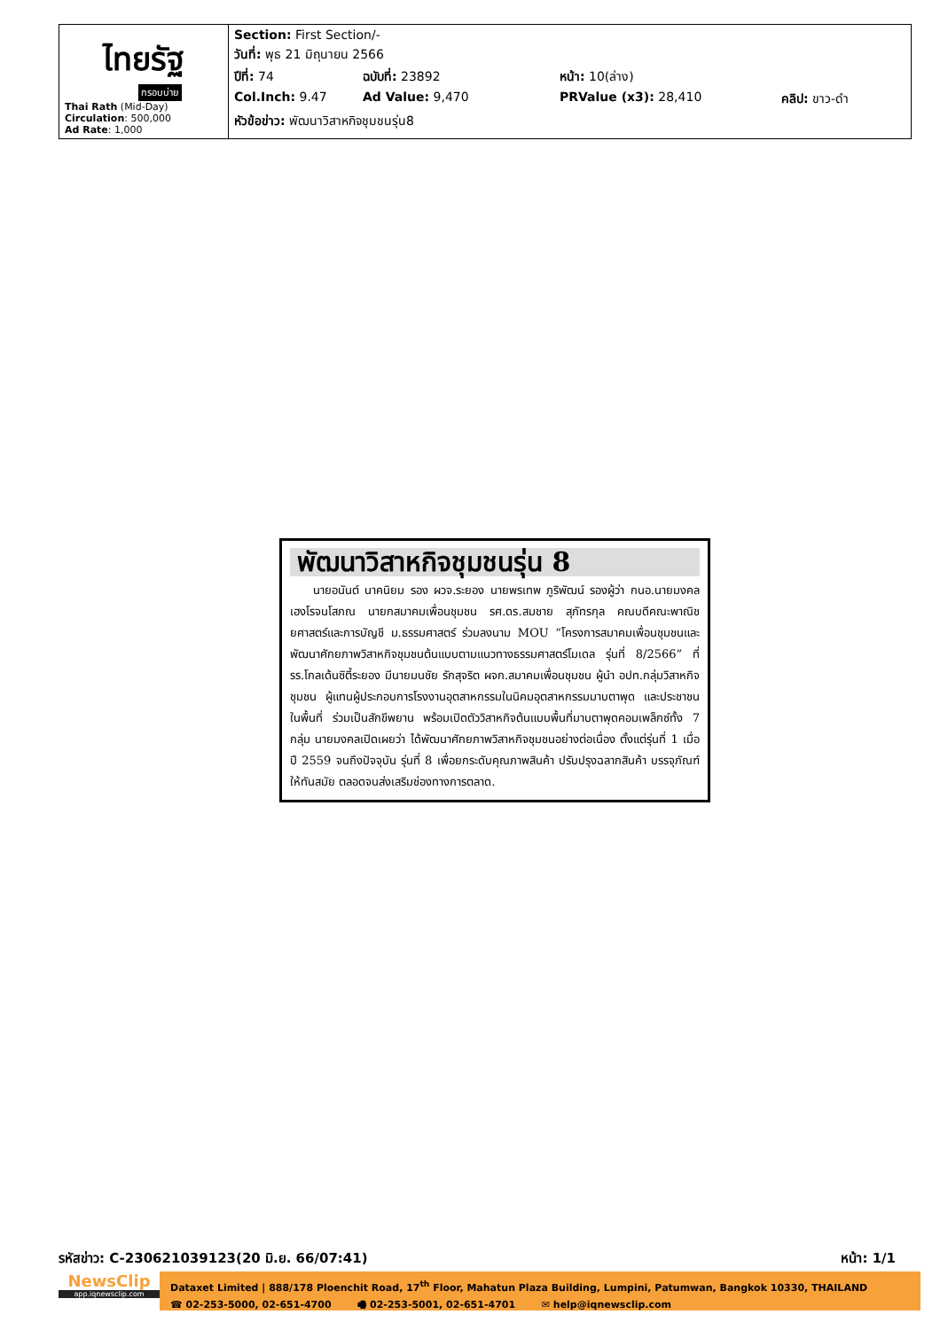| ไทยรัฐ กรอบบ่าย Thai Rath (Mid-Day) Circulation : 500,000 Ad Rate : 1,000 | Section: First Section/- วันที่: พุธ 21 มิถุนายน 2566 ปีที่: 74 ฉบับที่: 23892 หน้า: 10(ล่าง) Col.Inch: 9.47 Ad Value: 9,470 PRValue (x3): 28,410 คลิป: ขาว-ดำ หัวข้อข่าว: พัฒนาวิสาหกิจชุมชนรุ่น8 |
พัฒนาวิสาหกิจชุมชนรุ่น 8
  นายอนันต์ นาคนิยม รอง ผวจ.ระยอง นายพรเทพ ภูริพัฒน์ รองผู้ว่า กนอ.นายมงคล เฮงโรจนโสภณ นายกสมาคมเพื่อนชุมชน รศ.ดร.สมชาย สุภัทรกุล คณบดีคณะพาณิชยศาสตร์และการบัญชี ม.ธรรมศาสตร์ ร่วมลงนาม MOU “โครงการสมาคมเพื่อนชุมชนและพัฒนาศักยภาพวิสาหกิจชุมชนต้นแบบตามแนวทางธรรมศาสตร์โมเดล รุ่นที่ 8/2566” ที่ รร.โกลเด้นซิตี้ระยอง มีนายมนชัย รักสุจริต ผจก.สมาคมเพื่อนชุมชน ผู้นำ อปท.กลุ่มวิสาหกิจชุมชน ผู้แทนผู้ประกอบการโรงงานอุตสาหกรรมในนิคมอุตสาหกรรมมาบตาพุด และประชาชนในพื้นที่ ร่วมเป็นสักขีพยาน พร้อมเปิดตัววิสาหกิจต้นแบบพื้นที่มาบตาพุดคอมเพล็กซ์ทั้ง 7 กลุ่ม นายมงคลเปิดเผยว่า ได้พัฒนาศักยภาพวิสาหกิจชุมชนอย่างต่อเนื่อง ตั้งแต่รุ่นที่ 1 เมื่อปี 2559 จนถึงปัจจุบัน รุ่นที่ 8 เพื่อยกระดับคุณภาพสินค้า ปรับปรุงฉลากสินค้า บรรจุภัณฑ์ให้ทันสมัย ตลอดจนส่งเสริมช่องทางการตลาด.
รหัสข่าว: C-230621039123(20 มิ.ย. 66/07:41) หน้า: 1/1
NewsClip
app.iqnewsclip.com
Dataxet Limited | 888/178 Ploenchit Road, 17<sup>th</sup> Floor, Mahatun Plaza Building, Lumpini, Patumwan, Bangkok 10330, THAILAND
☎ 02-253-5000, 02-651-4700    🖷 02-253-5001, 02-651-4701    ✉ help@iqnewsclip.com